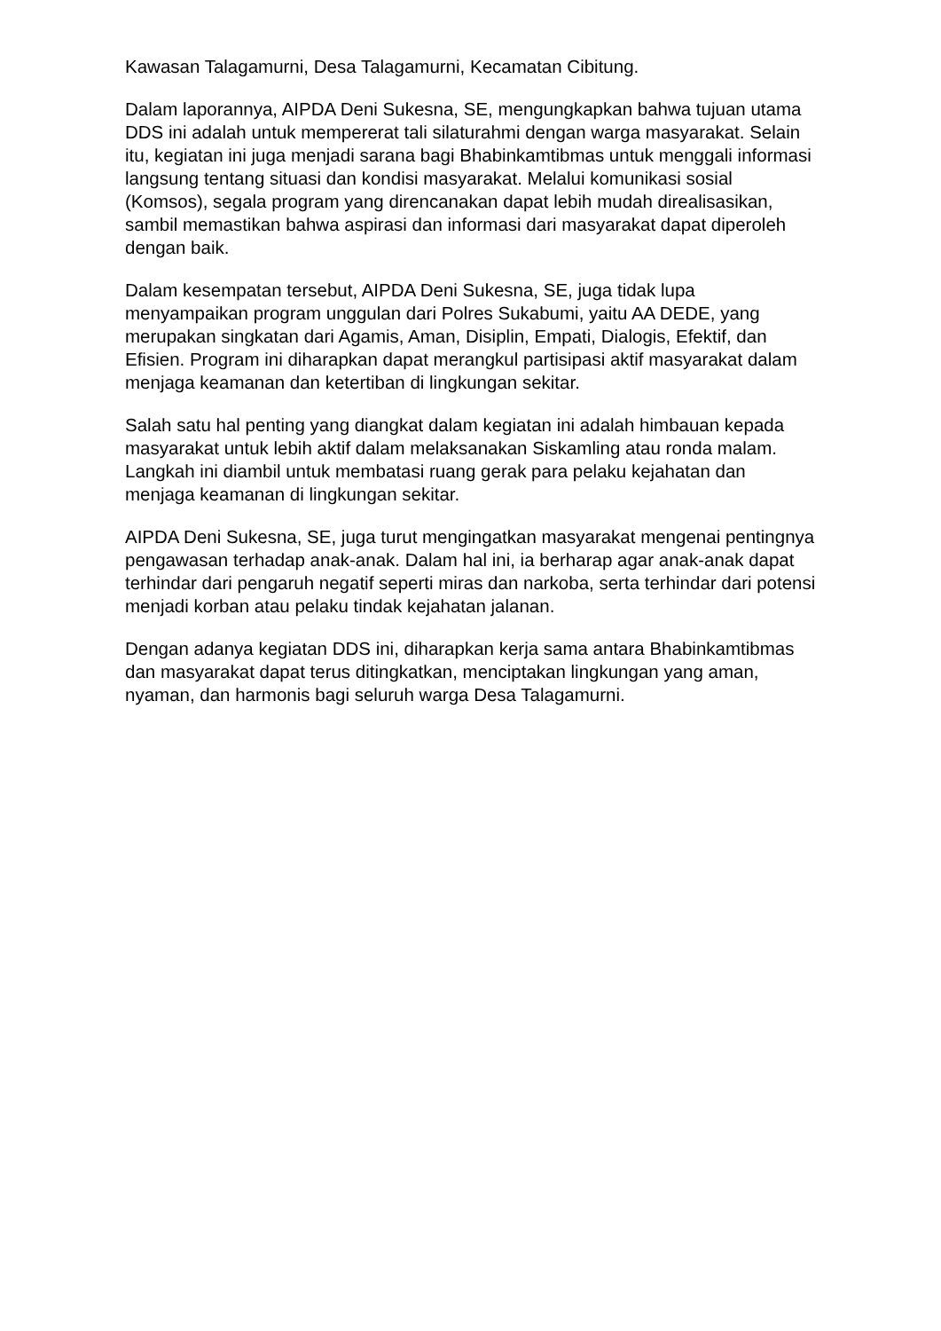Kawasan Talagamurni, Desa Talagamurni, Kecamatan Cibitung.
Dalam laporannya, AIPDA Deni Sukesna, SE, mengungkapkan bahwa tujuan utama DDS ini adalah untuk mempererat tali silaturahmi dengan warga masyarakat. Selain itu, kegiatan ini juga menjadi sarana bagi Bhabinkamtibmas untuk menggali informasi langsung tentang situasi dan kondisi masyarakat. Melalui komunikasi sosial (Komsos), segala program yang direncanakan dapat lebih mudah direalisasikan, sambil memastikan bahwa aspirasi dan informasi dari masyarakat dapat diperoleh dengan baik.
Dalam kesempatan tersebut, AIPDA Deni Sukesna, SE, juga tidak lupa menyampaikan program unggulan dari Polres Sukabumi, yaitu AA DEDE, yang merupakan singkatan dari Agamis, Aman, Disiplin, Empati, Dialogis, Efektif, dan Efisien. Program ini diharapkan dapat merangkul partisipasi aktif masyarakat dalam menjaga keamanan dan ketertiban di lingkungan sekitar.
Salah satu hal penting yang diangkat dalam kegiatan ini adalah himbauan kepada masyarakat untuk lebih aktif dalam melaksanakan Siskamling atau ronda malam. Langkah ini diambil untuk membatasi ruang gerak para pelaku kejahatan dan menjaga keamanan di lingkungan sekitar.
AIPDA Deni Sukesna, SE, juga turut mengingatkan masyarakat mengenai pentingnya pengawasan terhadap anak-anak. Dalam hal ini, ia berharap agar anak-anak dapat terhindar dari pengaruh negatif seperti miras dan narkoba, serta terhindar dari potensi menjadi korban atau pelaku tindak kejahatan jalanan.
Dengan adanya kegiatan DDS ini, diharapkan kerja sama antara Bhabinkamtibmas dan masyarakat dapat terus ditingkatkan, menciptakan lingkungan yang aman, nyaman, dan harmonis bagi seluruh warga Desa Talagamurni.